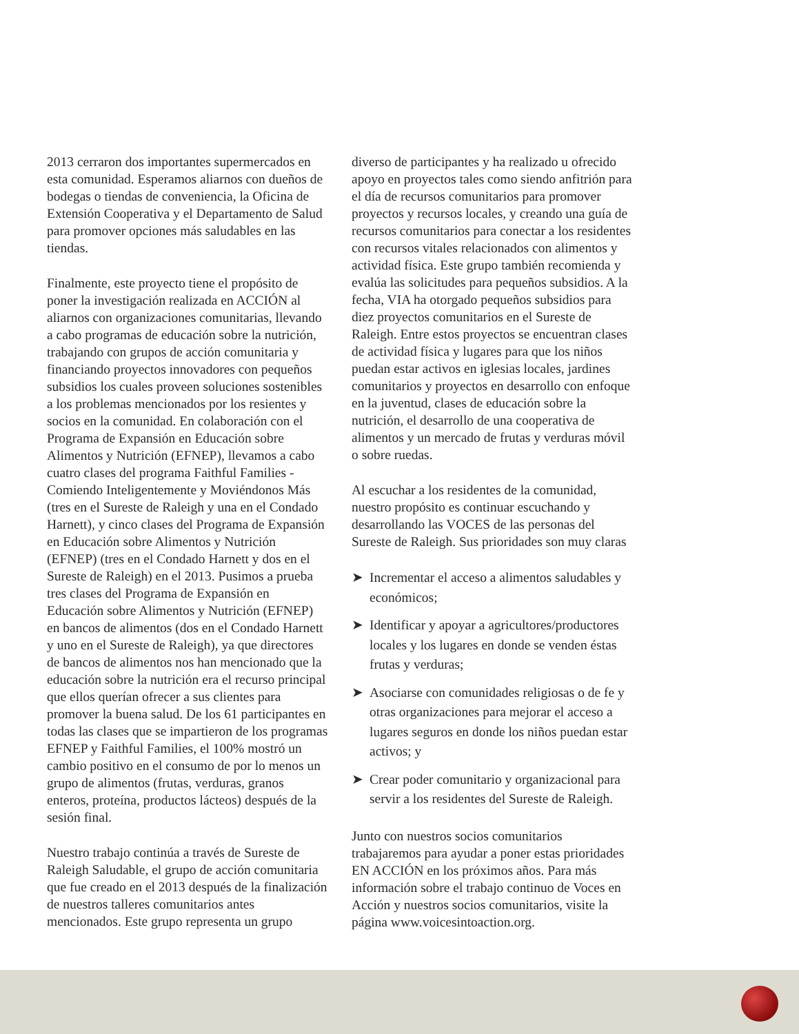2013 cerraron dos importantes supermercados en esta comunidad. Esperamos aliarnos con dueños de bodegas o tiendas de conveniencia, la Oficina de Extensión Cooperativa y el Departamento de Salud para promover opciones más saludables en las tiendas.
Finalmente, este proyecto tiene el propósito de poner la investigación realizada en ACCIÓN al aliarnos con organizaciones comunitarias, llevando a cabo programas de educación sobre la nutrición, trabajando con grupos de acción comunitaria y financiando proyectos innovadores con pequeños subsidios los cuales proveen soluciones sostenibles a los problemas mencionados por los resientes y socios en la comunidad. En colaboración con el Programa de Expansión en Educación sobre Alimentos y Nutrición (EFNEP), llevamos a cabo cuatro clases del programa Faithful Families - Comiendo Inteligentemente y Moviéndonos Más (tres en el Sureste de Raleigh y una en el Condado Harnett), y cinco clases del Programa de Expansión en Educación sobre Alimentos y Nutrición (EFNEP) (tres en el Condado Harnett y dos en el Sureste de Raleigh) en el 2013. Pusimos a prueba tres clases del Programa de Expansión en Educación sobre Alimentos y Nutrición (EFNEP) en bancos de alimentos (dos en el Condado Harnett y uno en el Sureste de Raleigh), ya que directores de bancos de alimentos nos han mencionado que la educación sobre la nutrición era el recurso principal que ellos querían ofrecer a sus clientes para promover la buena salud. De los 61 participantes en todas las clases que se impartieron de los programas EFNEP y Faithful Families, el 100% mostró un cambio positivo en el consumo de por lo menos un grupo de alimentos (frutas, verduras, granos enteros, proteína, productos lácteos) después de la sesión final.
Nuestro trabajo continúa a través de Sureste de Raleigh Saludable, el grupo de acción comunitaria que fue creado en el 2013 después de la finalización de nuestros talleres comunitarios antes mencionados. Este grupo representa un grupo
diverso de participantes y ha realizado u ofrecido apoyo en proyectos tales como siendo anfitrión para el día de recursos comunitarios para promover proyectos y recursos locales, y creando una guía de recursos comunitarios para conectar a los residentes con recursos vitales relacionados con alimentos y actividad física. Este grupo también recomienda y evalúa las solicitudes para pequeños subsidios. A la fecha, VIA ha otorgado pequeños subsidios para diez proyectos comunitarios en el Sureste de Raleigh. Entre estos proyectos se encuentran clases de actividad física y lugares para que los niños puedan estar activos en iglesias locales, jardines comunitarios y proyectos en desarrollo con enfoque en la juventud, clases de educación sobre la nutrición, el desarrollo de una cooperativa de alimentos y un mercado de frutas y verduras móvil o sobre ruedas.
Al escuchar a los residentes de la comunidad, nuestro propósito es continuar escuchando y desarrollando las VOCES de las personas del Sureste de Raleigh. Sus prioridades son muy claras
➤ Incrementar el acceso a alimentos saludables y económicos;
➤ Identificar y apoyar a agricultores/productores locales y los lugares en donde se venden éstas frutas y verduras;
➤ Asociarse con comunidades religiosas o de fe y otras organizaciones para mejorar el acceso a lugares seguros en donde los niños puedan estar activos; y
➤ Crear poder comunitario y organizacional para servir a los residentes del Sureste de Raleigh.
Junto con nuestros socios comunitarios trabajaremos para ayudar a poner estas prioridades EN ACCIÓN en los próximos años. Para más información sobre el trabajo continuo de Voces en Acción y nuestros socios comunitarios, visite la página www.voicesintoaction.org.